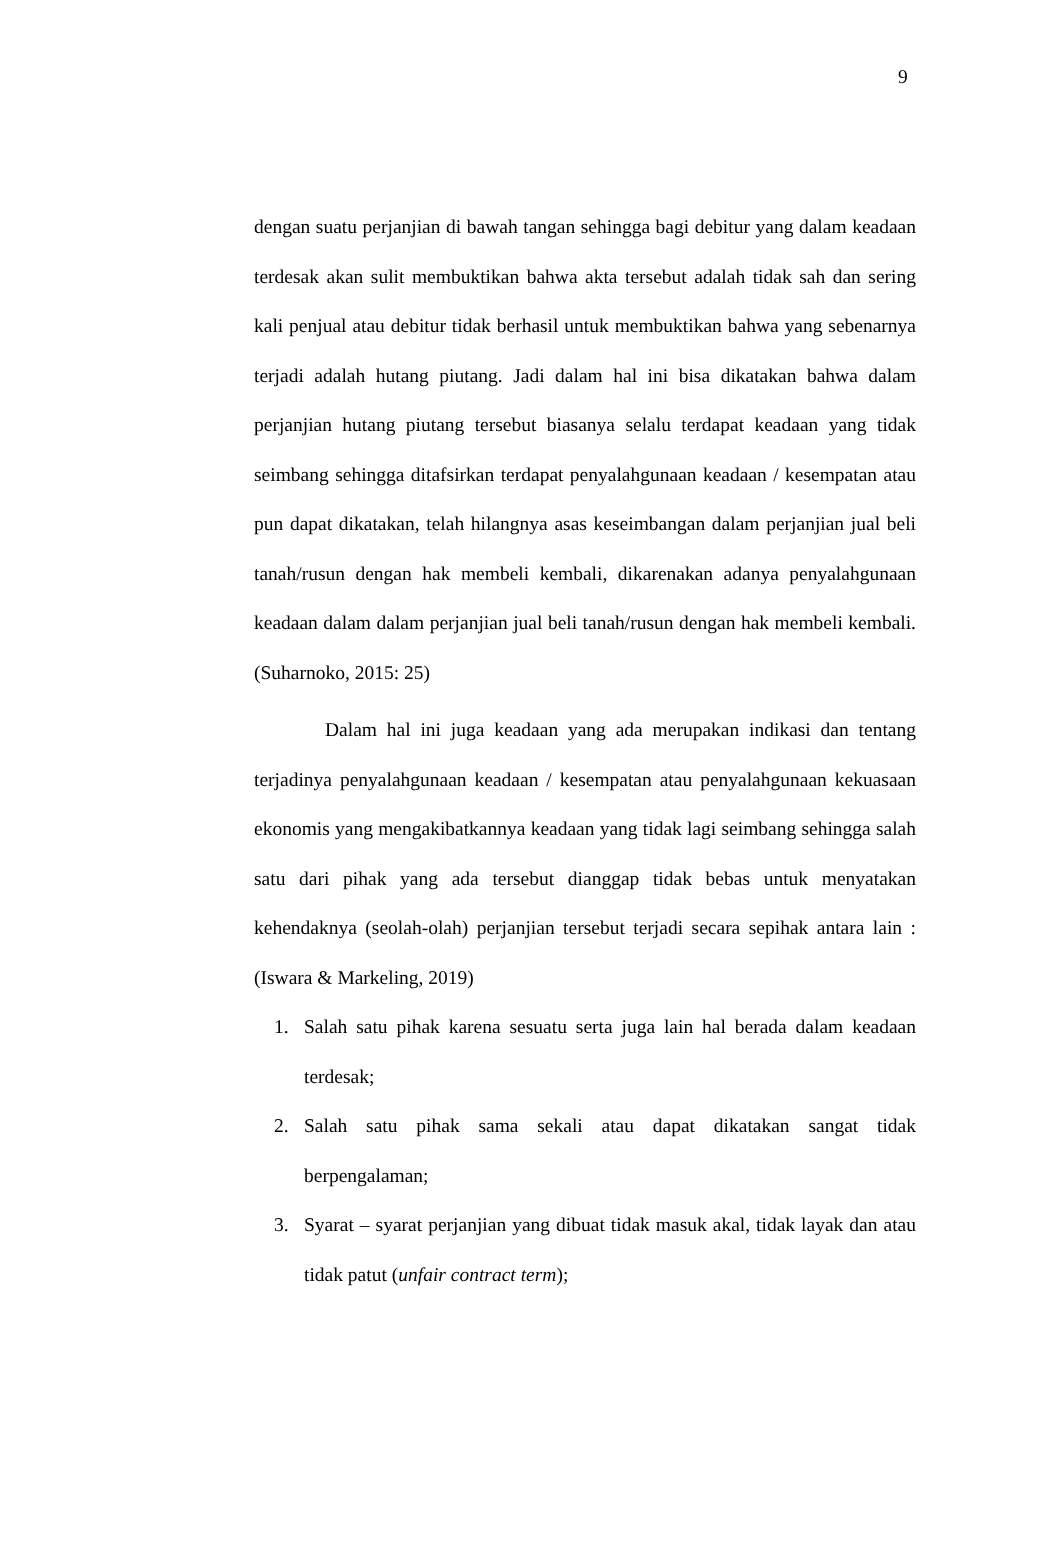9
dengan suatu perjanjian di bawah tangan sehingga bagi debitur yang dalam keadaan terdesak akan sulit membuktikan bahwa akta tersebut adalah tidak sah dan sering kali penjual atau debitur tidak berhasil untuk membuktikan bahwa yang sebenarnya terjadi adalah hutang piutang. Jadi dalam hal ini bisa dikatakan bahwa dalam perjanjian hutang piutang tersebut biasanya selalu terdapat keadaan yang tidak seimbang sehingga ditafsirkan terdapat penyalahgunaan keadaan / kesempatan atau pun dapat dikatakan, telah hilangnya asas keseimbangan dalam perjanjian jual beli tanah/rusun dengan hak membeli kembali, dikarenakan adanya penyalahgunaan keadaan dalam dalam perjanjian jual beli tanah/rusun dengan hak membeli kembali. (Suharnoko, 2015: 25)
Dalam hal ini juga keadaan yang ada merupakan indikasi dan tentang terjadinya penyalahgunaan keadaan / kesempatan atau penyalahgunaan kekuasaan ekonomis yang mengakibatkannya keadaan yang tidak lagi seimbang sehingga salah satu dari pihak yang ada tersebut dianggap tidak bebas untuk menyatakan kehendaknya (seolah-olah) perjanjian tersebut terjadi secara sepihak antara lain : (Iswara & Markeling, 2019)
1. Salah satu pihak karena sesuatu serta juga lain hal berada dalam keadaan terdesak;
2. Salah satu pihak sama sekali atau dapat dikatakan sangat tidak berpengalaman;
3. Syarat – syarat perjanjian yang dibuat tidak masuk akal, tidak layak dan atau tidak patut (unfair contract term);